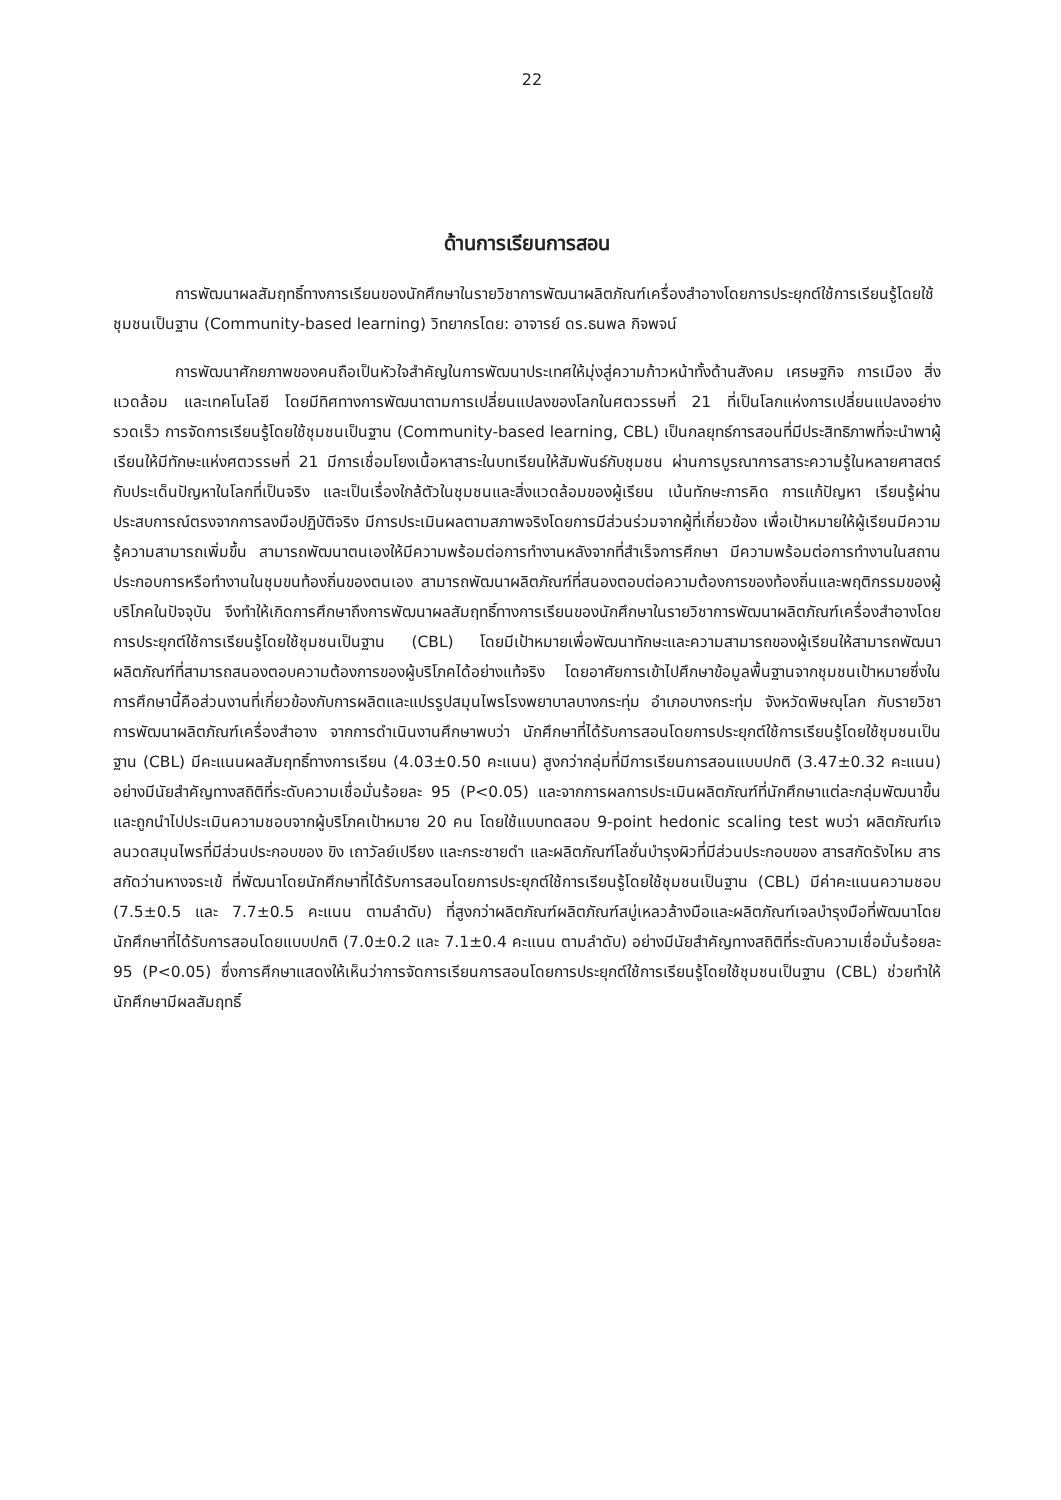22
ด้านการเรียนการสอน
การพัฒนาผลสัมฤทธิ์ทางการเรียนของนักศึกษาในรายวิชาการพัฒนาผลิตภัณฑ์เครื่องสำอางโดยการประยุกต์ใช้การเรียนรู้โดยใช้ชุมชนเป็นฐาน (Community-based learning) วิทยากรโดย: อาจารย์ ดร.ธนพล กิจพจน์
การพัฒนาศักยภาพของคนถือเป็นหัวใจสำคัญในการพัฒนาประเทศให้มุ่งสู่ความก้าวหน้าทั้งด้านสังคม เศรษฐกิจ การเมือง สิ่งแวดล้อม และเทคโนโลยี โดยมีทิศทางการพัฒนาตามการเปลี่ยนแปลงของโลกในศตวรรษที่ 21 ที่เป็นโลกแห่งการเปลี่ยนแปลงอย่างรวดเร็ว การจัดการเรียนรู้โดยใช้ชุมชนเป็นฐาน (Community-based learning, CBL) เป็นกลยุทธ์การสอนที่มีประสิทธิภาพที่จะนำพาผู้เรียนให้มีทักษะแห่งศตวรรษที่ 21 มีการเชื่อมโยงเนื้อหาสาระในบทเรียนให้สัมพันธ์กับชุมชน ผ่านการบูรณาการสาระความรู้ในหลายศาสตร์กับประเด็นปัญหาในโลกที่เป็นจริง และเป็นเรื่องใกล้ตัวในชุมชนและสิ่งแวดล้อมของผู้เรียน เน้นทักษะการคิด การแก้ปัญหา เรียนรู้ผ่านประสบการณ์ตรงจากการลงมือปฏิบัติจริง มีการประเมินผลตามสภาพจริงโดยการมีส่วนร่วมจากผู้ที่เกี่ยวข้อง เพื่อเป้าหมายให้ผู้เรียนมีความรู้ความสามารถเพิ่มขึ้น สามารถพัฒนาตนเองให้มีความพร้อมต่อการทำงานหลังจากที่สำเร็จการศึกษา มีความพร้อมต่อการทำงานในสถานประกอบการหรือทำงานในชุมขนท้องถิ่นของตนเอง สามารถพัฒนาผลิตภัณฑ์ที่สนองตอบต่อความต้องการของท้องถิ่นและพฤติกรรมของผู้บริโภคในปัจจุบัน จึงทำให้เกิดการศึกษาถึงการพัฒนาผลสัมฤทธิ์ทางการเรียนของนักศึกษาในรายวิชาการพัฒนาผลิตภัณฑ์เครื่องสำอางโดยการประยุกต์ใช้การเรียนรู้โดยใช้ชุมชนเป็นฐาน (CBL) โดยมีเป้าหมายเพื่อพัฒนาทักษะและความสามารถของผู้เรียนให้สามารถพัฒนาผลิตภัณฑ์ที่สามารถสนองตอบความต้องการของผู้บริโภคได้อย่างแท้จริง โดยอาศัยการเข้าไปศึกษาข้อมูลพื้นฐานจากชุมชนเป้าหมายซึ่งในการศึกษานี้คือส่วนงานที่เกี่ยวข้องกับการผลิตและแปรรูปสมุนไพรโรงพยาบาลบางกระทุ่ม อำเภอบางกระทุ่ม จังหวัดพิษณุโลก กับรายวิชาการพัฒนาผลิตภัณฑ์เครื่องสำอาง จากการดำเนินงานศึกษาพบว่า นักศึกษาที่ได้รับการสอนโดยการประยุกต์ใช้การเรียนรู้โดยใช้ชุมชนเป็นฐาน (CBL) มีคะแนนผลสัมฤทธิ์ทางการเรียน (4.03±0.50 คะแนน) สูงกว่ากลุ่มที่มีการเรียนการสอนแบบปกติ (3.47±0.32 คะแนน) อย่างมีนัยสำคัญทางสถิติที่ระดับความเชื่อมั่นร้อยละ 95 (P<0.05) และจากการผลการประเมินผลิตภัณฑ์ที่นักศึกษาแต่ละกลุ่มพัฒนาขึ้นและถูกนำไปประเมินความชอบจากผู้บริโภคเป้าหมาย 20 คน โดยใช้แบบทดสอบ 9-point hedonic scaling test พบว่า ผลิตภัณฑ์เจลนวดสมุนไพรที่มีส่วนประกอบของ ขิง เถาวัลย์เปรียง และกระชายดำ และผลิตภัณฑ์โลชั่นบำรุงผิวที่มีส่วนประกอบของ สารสกัดรังไหม สารสกัดว่านหางจระเข้ ที่พัฒนาโดยนักศึกษาที่ได้รับการสอนโดยการประยุกต์ใช้การเรียนรู้โดยใช้ชุมชนเป็นฐาน (CBL) มีค่าคะแนนความชอบ (7.5±0.5 และ 7.7±0.5 คะแนน ตามลำดับ) ที่สูงกว่าผลิตภัณฑ์ผลิตภัณฑ์สบู่เหลวล้างมือและผลิตภัณฑ์เจลบำรุงมือที่พัฒนาโดยนักศึกษาที่ได้รับการสอนโดยแบบปกติ (7.0±0.2 และ 7.1±0.4 คะแนน ตามลำดับ) อย่างมีนัยสำคัญทางสถิติที่ระดับความเชื่อมั่นร้อยละ 95 (P<0.05) ซึ่งการศึกษาแสดงให้เห็นว่าการจัดการเรียนการสอนโดยการประยุกต์ใช้การเรียนรู้โดยใช้ชุมชนเป็นฐาน (CBL) ช่วยทำให้นักศึกษามีผลสัมฤทธิ์